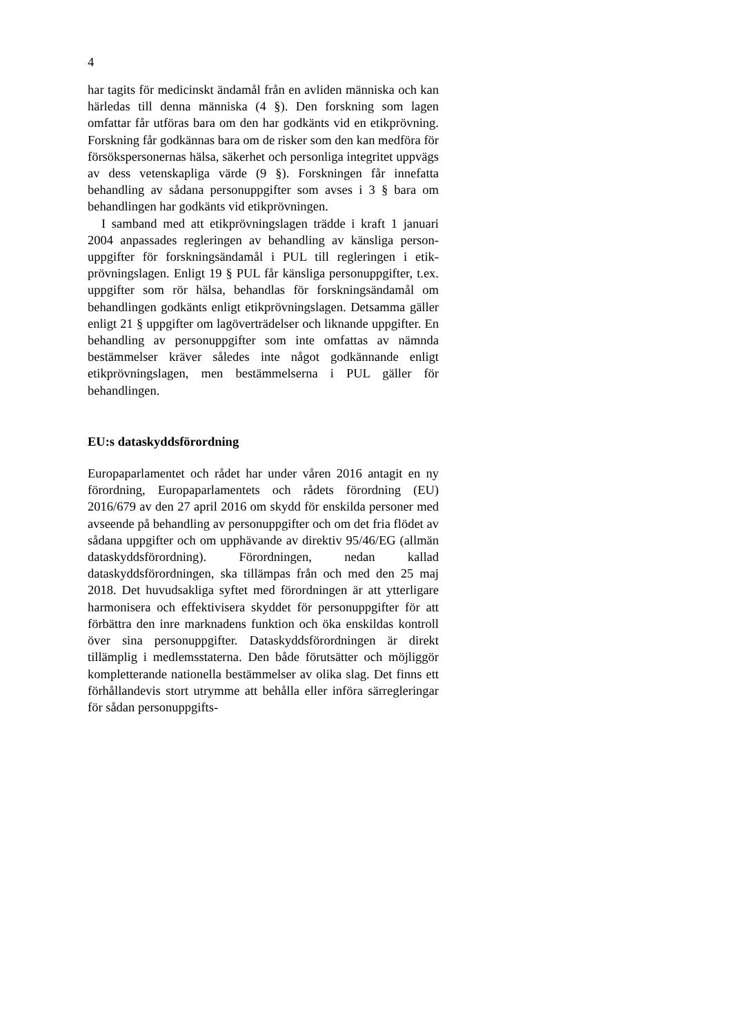4
har tagits för medicinskt ändamål från en avliden människa och kan härledas till denna människa (4 §). Den forskning som lagen omfattar får utföras bara om den har godkänts vid en etikprövning. Forskning får godkännas bara om de risker som den kan medföra för försökspersonernas hälsa, säkerhet och personliga integritet uppvägs av dess vetenskapliga värde (9 §). Forskningen får innefatta behandling av sådana personuppgifter som avses i 3 § bara om behandlingen har godkänts vid etik­prövningen.
I samband med att etikprövningslagen trädde i kraft 1 januari 2004 anpassades regleringen av behandling av känsliga person­uppgifter för forskningsändamål i PUL till regleringen i etik­prövningslagen. Enligt 19 § PUL får känsliga personuppgifter, t.ex. uppgifter som rör hälsa, behandlas för forskningsändamål om behandlingen godkänts enligt etikprövningslagen. Det­samma gäller enligt 21 § uppgifter om lagöverträdelser och liknande uppgifter. En behandling av personuppgifter som inte omfattas av nämnda bestämmelser kräver således inte något godkännande enligt etikprövningslagen, men bestämmelserna i PUL gäller för behandlingen.
EU:s dataskyddsförordning
Europaparlamentet och rådet har under våren 2016 antagit en ny förordning, Europaparlamentets och rådets förordning (EU) 2016/679 av den 27 april 2016 om skydd för enskilda personer med avseende på behandling av personuppgifter och om det fria flödet av sådana uppgifter och om upphävande av direktiv 95/46/EG (allmän dataskyddsförordning). Förordningen, nedan kallad dataskyddsförordningen, ska tillämpas från och med den 25 maj 2018. Det huvudsakliga syftet med förordningen är att ytterligare harmonisera och effektivisera skyddet för person­uppgifter för att förbättra den inre marknadens funktion och öka enskildas kontroll över sina personuppgifter. Dataskydds­förordningen är direkt tillämplig i medlemsstaterna. Den både förutsätter och möjliggör kompletterande nationella bestämmel­ser av olika slag. Det finns ett förhållandevis stort utrymme att behålla eller införa särregleringar för sådan personuppgifts-